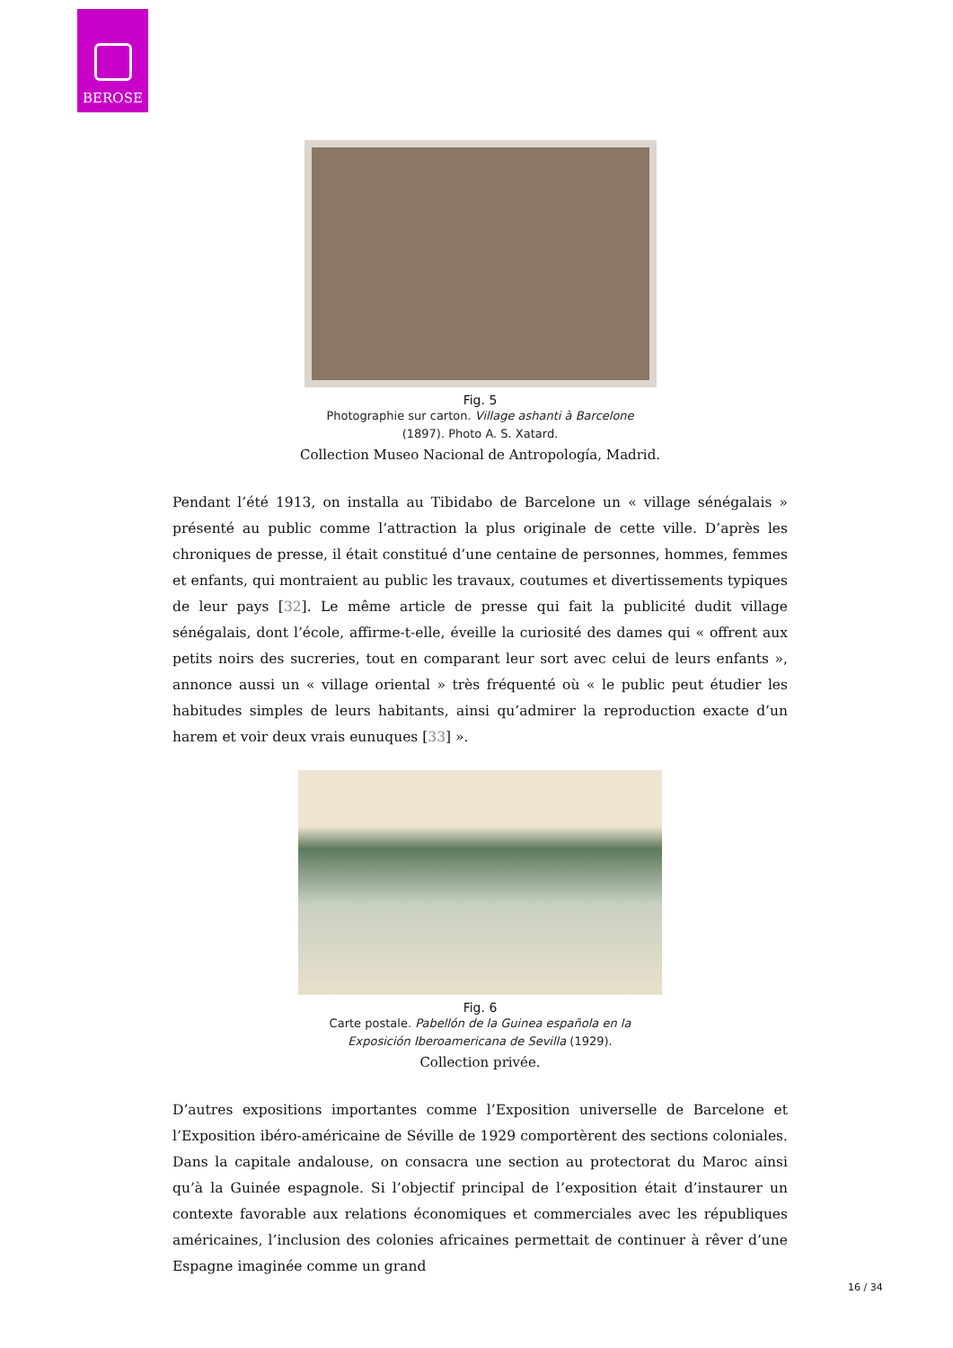BEROSE
Fig. 5
Photographie sur carton. Village ashanti à Barcelone
(1897). Photo A. S. Xatard.
Collection Museo Nacional de Antropología, Madrid.
Pendant l’été 1913, on installa au Tibidabo de Barcelone un « village sénégalais » présenté au public comme l’attraction la plus originale de cette ville. D’après les chroniques de presse, il était constitué d’une centaine de personnes, hommes, femmes et enfants, qui montraient au public les travaux, coutumes et divertissements typiques de leur pays [32]. Le même article de presse qui fait la publicité dudit village sénégalais, dont l’école, affirme-t-elle, éveille la curiosité des dames qui « offrent aux petits noirs des sucreries, tout en comparant leur sort avec celui de leurs enfants », annonce aussi un « village oriental » très fréquenté où « le public peut étudier les habitudes simples de leurs habitants, ainsi qu’admirer la reproduction exacte d’un harem et voir deux vrais eunuques [33] ».
Fig. 6
Carte postale. Pabellón de la Guinea española en la
Exposición Iberoamericana de Sevilla (1929).
Collection privée.
D’autres expositions importantes comme l’Exposition universelle de Barcelone et l’Exposition ibéro-américaine de Séville de 1929 comportèrent des sections coloniales. Dans la capitale andalouse, on consacra une section au protectorat du Maroc ainsi qu’à la Guinée espagnole. Si l’objectif principal de l’exposition était d’instaurer un contexte favorable aux relations économiques et commerciales avec les républiques américaines, l’inclusion des colonies africaines permettait de continuer à rêver d’une Espagne imaginée comme un grand
16 / 34